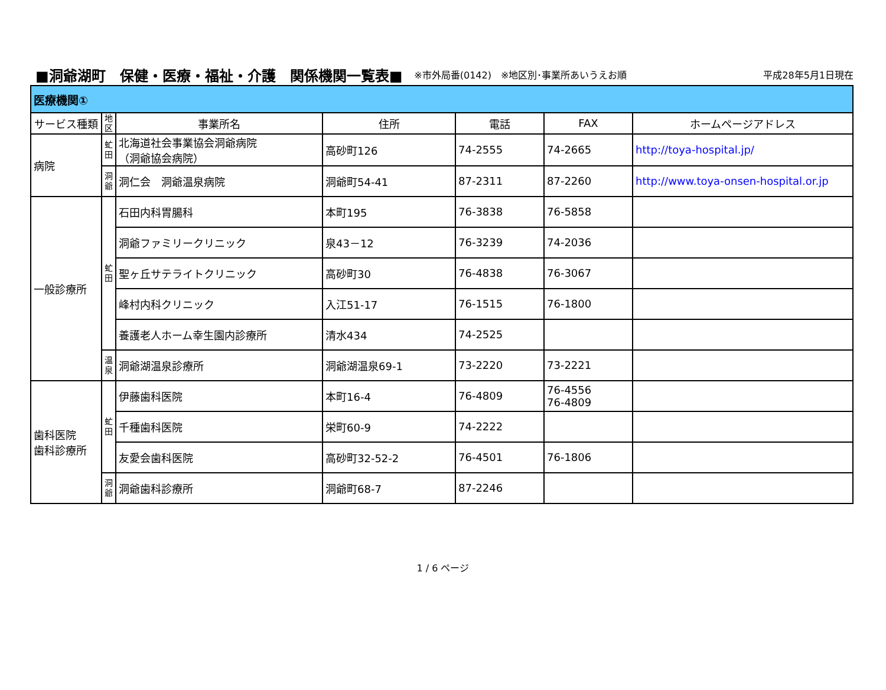■洞爺湖町　保健・医療・福祉・介護　関係機関一覧表■ ※市外局番(0142)　※地区別･事業所あいうえお順 平成28年5月1日現在
| 医療機関① | | | | | | |
| サービス種類 | 地 区 | 事業所名 | 住所 | 電話 | FAX | ホームページアドレス |
| 病院 | 虻 田 | 北海道社会事業協会洞爺病院 （洞爺協会病院） | 高砂町126 | 74-2555 | 74-2665 | http://toya-hospital.jp/ |
| | 洞 爺 | 洞仁会 洞爺温泉病院 | 洞爺町54-41 | 87-2311 | 87-2260 | http://www.toya-onsen-hospital.or.jp |
| 一般診療所 | 虻 田 | 石田内科胃腸科 | 本町195 | 76-3838 | 76-5858 | |
| | | 洞爺ファミリークリニック | 泉43－12 | 76-3239 | 74-2036 | |
| | | 聖ヶ丘サテライトクリニック | 高砂町30 | 76-4838 | 76-3067 | |
| | | 峰村内科クリニック | 入江51-17 | 76-1515 | 76-1800 | |
| | | 養護老人ホーム幸生園内診療所 | 清水434 | 74-2525 | | |
| | 温 泉 | 洞爺湖温泉診療所 | 洞爺湖温泉69-1 | 73-2220 | 73-2221 | |
| 歯科医院 歯科診療所 | 虻 田 | 伊藤歯科医院 | 本町16-4 | 76-4809 | 76-4556 76-4809 | |
| | | 千種歯科医院 | 栄町60-9 | 74-2222 | | |
| | | 友愛会歯科医院 | 高砂町32-52-2 | 76-4501 | 76-1806 | |
| | 洞 爺 | 洞爺歯科診療所 | 洞爺町68-7 | 87-2246 | | |
1 / 6 ページ